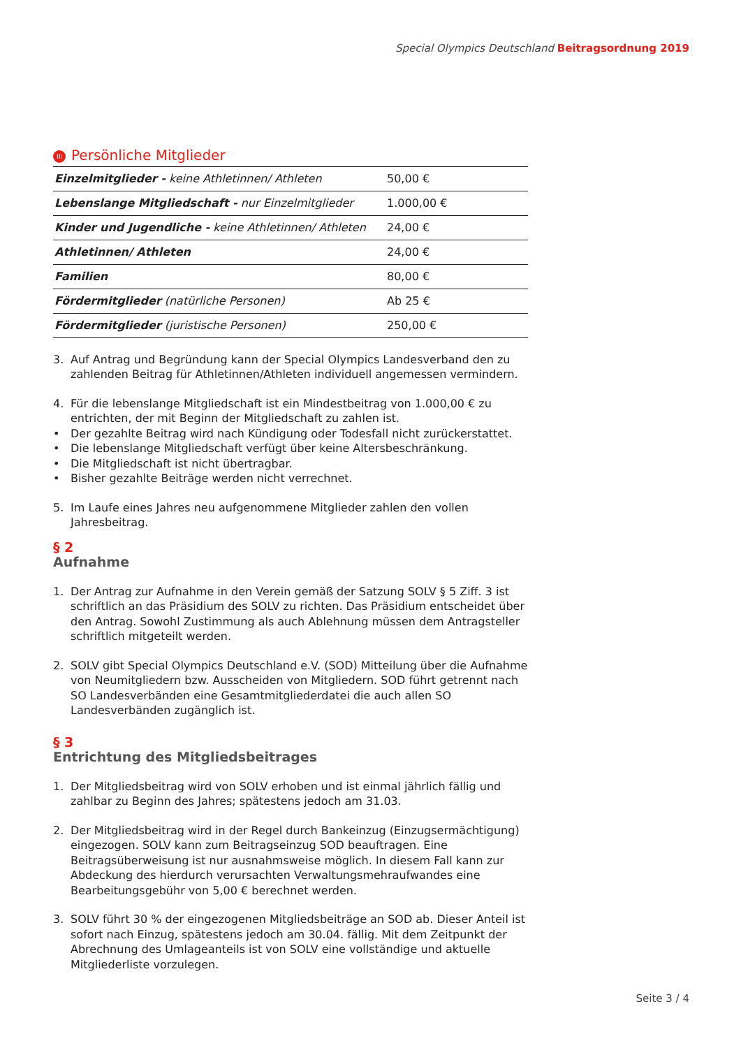Special Olympics Deutschland Beitragsordnung 2019
III Persönliche Mitglieder
| Einzelmitglieder - keine Athletinnen/ Athleten | 50,00 € |
| Lebenslange Mitgliedschaft - nur Einzelmitglieder | 1.000,00 € |
| Kinder und Jugendliche - keine Athletinnen/ Athleten | 24,00 € |
| Athletinnen/ Athleten | 24,00 € |
| Familien | 80,00 € |
| Fördermitglieder (natürliche Personen) | Ab 25 € |
| Fördermitglieder (juristische Personen) | 250,00 € |
3. Auf Antrag und Begründung kann der Special Olympics Landesverband den zu zahlenden Beitrag für Athletinnen/Athleten individuell angemessen vermindern.
4. Für die lebenslange Mitgliedschaft ist ein Mindestbeitrag von 1.000,00 € zu entrichten, der mit Beginn der Mitgliedschaft zu zahlen ist.
• Der gezahlte Beitrag wird nach Kündigung oder Todesfall nicht zurückerstattet.
• Die lebenslange Mitgliedschaft verfügt über keine Altersbeschränkung.
• Die Mitgliedschaft ist nicht übertragbar.
• Bisher gezahlte Beiträge werden nicht verrechnet.
5. Im Laufe eines Jahres neu aufgenommene Mitglieder zahlen den vollen Jahresbeitrag.
§ 2
Aufnahme
1. Der Antrag zur Aufnahme in den Verein gemäß der Satzung SOLV § 5 Ziff. 3 ist schriftlich an das Präsidium des SOLV zu richten. Das Präsidium entscheidet über den Antrag. Sowohl Zustimmung als auch Ablehnung müssen dem Antragsteller schriftlich mitgeteilt werden.
2. SOLV gibt Special Olympics Deutschland e.V. (SOD) Mitteilung über die Aufnahme von Neumitgliedern bzw. Ausscheiden von Mitgliedern. SOD führt getrennt nach SO Landesverbänden eine Gesamtmitgliederdatei die auch allen SO Landesverbänden zugänglich ist.
§ 3
Entrichtung des Mitgliedsbeitrages
1. Der Mitgliedsbeitrag wird von SOLV erhoben und ist einmal jährlich fällig und zahlbar zu Beginn des Jahres; spätestens jedoch am 31.03.
2. Der Mitgliedsbeitrag wird in der Regel durch Bankeinzug (Einzugsermächtigung) eingezogen. SOLV kann zum Beitragseinzug SOD beauftragen. Eine Beitragsüberweisung ist nur ausnahmsweise möglich. In diesem Fall kann zur Abdeckung des hierdurch verursachten Verwaltungsmehraufwandes eine Bearbeitungsgebühr von 5,00 € berechnet werden.
3. SOLV führt 30 % der eingezogenen Mitgliedsbeiträge an SOD ab. Dieser Anteil ist sofort nach Einzug, spätestens jedoch am 30.04. fällig. Mit dem Zeitpunkt der Abrechnung des Umlageanteils ist von SOLV eine vollständige und aktuelle Mitgliederliste vorzulegen.
Seite 3 / 4